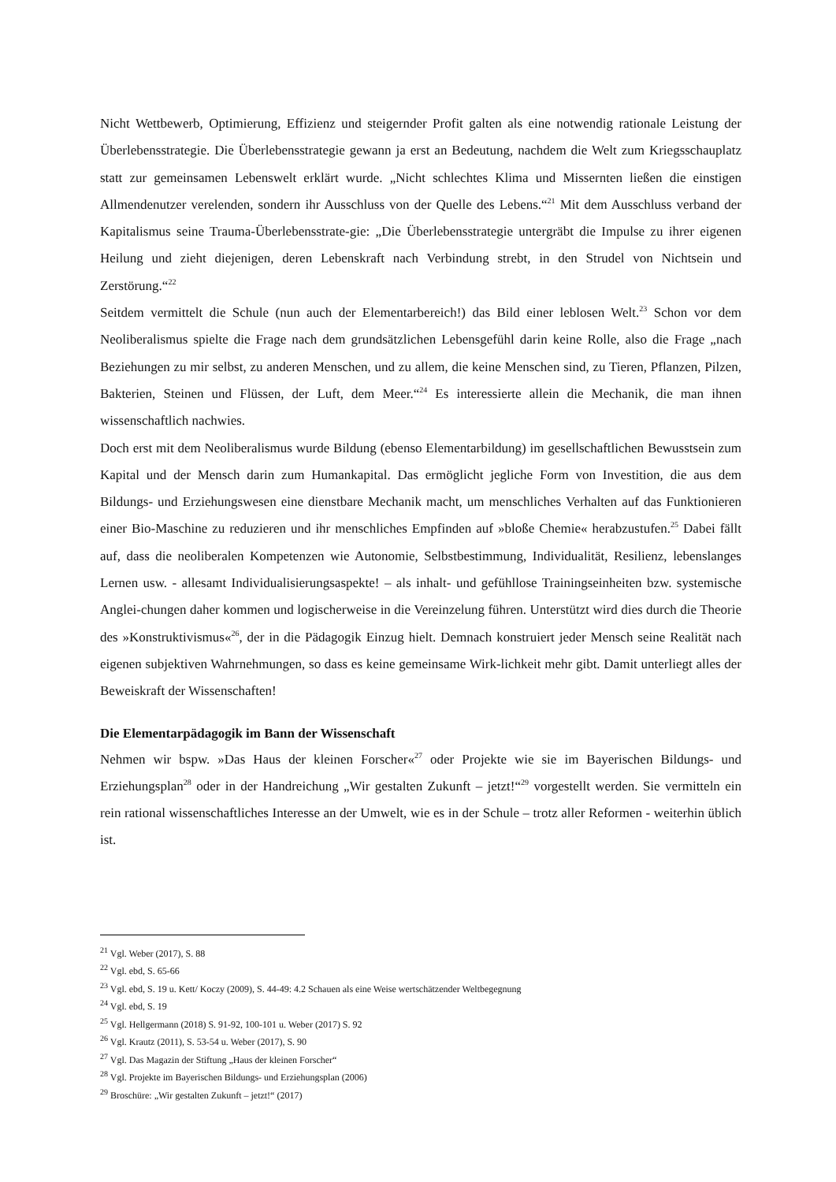Nicht Wettbewerb, Optimierung, Effizienz und steigernder Profit galten als eine notwendig rationale Leistung der Überlebensstrategie. Die Überlebensstrategie gewann ja erst an Bedeutung, nachdem die Welt zum Kriegsschauplatz statt zur gemeinsamen Lebenswelt erklärt wurde. „Nicht schlechtes Klima und Missernten ließen die einstigen Allmendenutzer verelenden, sondern ihr Ausschluss von der Quelle des Lebens.“<sup>21</sup> Mit dem Ausschluss verband der Kapitalismus seine Trauma-Überlebensstrate-gie: „Die Überlebensstrategie untergräbt die Impulse zu ihrer eigenen Heilung und zieht diejenigen, deren Lebenskraft nach Verbindung strebt, in den Strudel von Nichtsein und Zerstörung.“<sup>22</sup>
Seitdem vermittelt die Schule (nun auch der Elementarbereich!) das Bild einer leblosen Welt.<sup>23</sup> Schon vor dem Neoliberalismus spielte die Frage nach dem grundsätzlichen Lebensgefühl darin keine Rolle, also die Frage „nach Beziehungen zu mir selbst, zu anderen Menschen, und zu allem, die keine Menschen sind, zu Tieren, Pflanzen, Pilzen, Bakterien, Steinen und Flüssen, der Luft, dem Meer.“<sup>24</sup> Es interessierte allein die Mechanik, die man ihnen wissenschaftlich nachwies.
Doch erst mit dem Neoliberalismus wurde Bildung (ebenso Elementarbildung) im gesellschaftlichen Bewusstsein zum Kapital und der Mensch darin zum Humankapital. Das ermöglicht jegliche Form von Investition, die aus dem Bildungs- und Erziehungswesen eine dienstbare Mechanik macht, um menschliches Verhalten auf das Funktionieren einer Bio-Maschine zu reduzieren und ihr menschliches Empfinden auf »bloße Chemie« herabzustufen.<sup>25</sup> Dabei fällt auf, dass die neoliberalen Kompetenzen wie Autonomie, Selbstbestimmung, Individualität, Resilienz, lebenslanges Lernen usw. - allesamt Individualisierungsaspekte! – als inhalt- und gefühllose Trainingseinheiten bzw. systemische Anglei-chungen daher kommen und logischerweise in die Vereinzelung führen. Unterstützt wird dies durch die Theorie des »Konstruktivismus«<sup>26</sup>, der in die Pädagogik Einzug hielt. Demnach konstruiert jeder Mensch seine Realität nach eigenen subjektiven Wahrnehmungen, so dass es keine gemeinsame Wirk-lichkeit mehr gibt. Damit unterliegt alles der Beweiskraft der Wissenschaften!
Die Elementarpädagogik im Bann der Wissenschaft
Nehmen wir bspw. »Das Haus der kleinen Forscher«<sup>27</sup> oder Projekte wie sie im Bayerischen Bildungs- und Erziehungsplan<sup>28</sup> oder in der Handreichung „Wir gestalten Zukunft – jetzt!“<sup>29</sup> vorgestellt werden. Sie vermitteln ein rein rational wissenschaftliches Interesse an der Umwelt, wie es in der Schule – trotz aller Reformen - weiterhin üblich ist.
<sup>21</sup> Vgl. Weber (2017), S. 88
<sup>22</sup> Vgl. ebd, S. 65-66
<sup>23</sup> Vgl. ebd, S. 19 u. Kett/ Koczy (2009), S. 44-49: 4.2 Schauen als eine Weise wertschätzender Weltbegegnung
<sup>24</sup> Vgl. ebd, S. 19
<sup>25</sup> Vgl. Hellgermann (2018) S. 91-92, 100-101 u. Weber (2017) S. 92
<sup>26</sup> Vgl. Krautz (2011), S. 53-54 u. Weber (2017), S. 90
<sup>27</sup> Vgl. Das Magazin der Stiftung „Haus der kleinen Forscher“
<sup>28</sup> Vgl. Projekte im Bayerischen Bildungs- und Erziehungsplan (2006)
<sup>29</sup> Broschüre: „Wir gestalten Zukunft – jetzt!“ (2017)